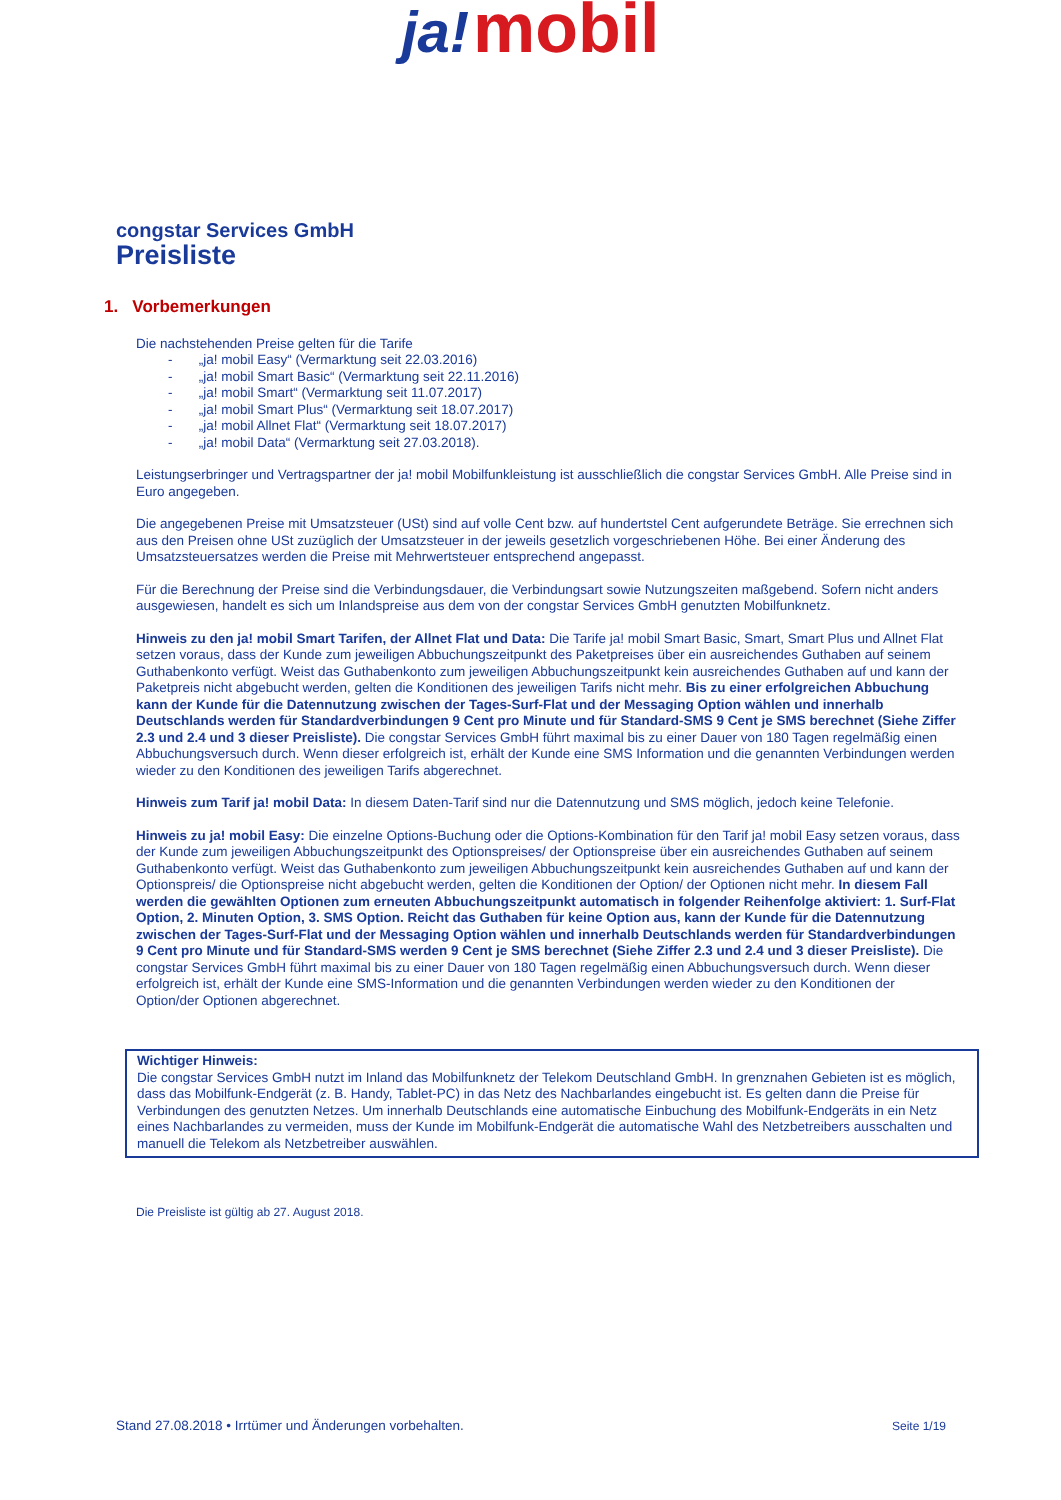ja! mobil
congstar Services GmbH
Preisliste
1. Vorbemerkungen
Die nachstehenden Preise gelten für die Tarife
- „ja! mobil Easy“ (Vermarktung seit 22.03.2016)
- „ja! mobil Smart Basic“ (Vermarktung seit 22.11.2016)
- „ja! mobil Smart“ (Vermarktung seit 11.07.2017)
- „ja! mobil Smart Plus“ (Vermarktung seit 18.07.2017)
- „ja! mobil Allnet Flat“ (Vermarktung seit 18.07.2017)
- „ja! mobil Data“ (Vermarktung seit 27.03.2018).
Leistungserbringer und Vertragspartner der ja! mobil Mobilfunkleistung ist ausschließlich die congstar Services GmbH. Alle Preise sind in Euro angegeben.
Die angegebenen Preise mit Umsatzsteuer (USt) sind auf volle Cent bzw. auf hundertstel Cent aufgerundete Beträge. Sie errechnen sich aus den Preisen ohne USt zuzüglich der Umsatzsteuer in der jeweils gesetzlich vorgeschriebenen Höhe. Bei einer Änderung des Umsatzsteuersatzes werden die Preise mit Mehrwertsteuer entsprechend angepasst.
Für die Berechnung der Preise sind die Verbindungsdauer, die Verbindungsart sowie Nutzungszeiten maßgebend. Sofern nicht anders ausgewiesen, handelt es sich um Inlandspreise aus dem von der congstar Services GmbH genutzten Mobilfunknetz.
Hinweis zu den ja! mobil Smart Tarifen, der Allnet Flat und Data: Die Tarife ja! mobil Smart Basic, Smart, Smart Plus und Allnet Flat setzen voraus, dass der Kunde zum jeweiligen Abbuchungszeitpunkt des Paketpreises über ein ausreichendes Guthaben auf seinem Guthabenkonto verfügt. Weist das Guthabenkonto zum jeweiligen Abbuchungszeitpunkt kein ausreichendes Guthaben auf und kann der Paketpreis nicht abgebucht werden, gelten die Konditionen des jeweiligen Tarifs nicht mehr. Bis zu einer erfolgreichen Abbuchung kann der Kunde für die Datennutzung zwischen der Tages-Surf-Flat und der Messaging Option wählen und innerhalb Deutschlands werden für Standardverbindungen 9 Cent pro Minute und für Standard-SMS 9 Cent je SMS berechnet (Siehe Ziffer 2.3 und 2.4 und 3 dieser Preisliste). Die congstar Services GmbH führt maximal bis zu einer Dauer von 180 Tagen regelmäßig einen Abbuchungsversuch durch. Wenn dieser erfolgreich ist, erhält der Kunde eine SMS Information und die genannten Verbindungen werden wieder zu den Konditionen des jeweiligen Tarifs abgerechnet.
Hinweis zum Tarif ja! mobil Data: In diesem Daten-Tarif sind nur die Datennutzung und SMS möglich, jedoch keine Telefonie.
Hinweis zu ja! mobil Easy: Die einzelne Options-Buchung oder die Options-Kombination für den Tarif ja! mobil Easy setzen voraus, dass der Kunde zum jeweiligen Abbuchungszeitpunkt des Optionspreises/ der Optionspreise über ein ausreichendes Guthaben auf seinem Guthabenkonto verfügt. Weist das Guthabenkonto zum jeweiligen Abbuchungszeitpunkt kein ausreichendes Guthaben auf und kann der Optionspreis/ die Optionspreise nicht abgebucht werden, gelten die Konditionen der Option/ der Optionen nicht mehr. In diesem Fall werden die gewählten Optionen zum erneuten Abbuchungszeitpunkt automatisch in folgender Reihenfolge aktiviert: 1. Surf-Flat Option, 2. Minuten Option, 3. SMS Option. Reicht das Guthaben für keine Option aus, kann der Kunde für die Datennutzung zwischen der Tages-Surf-Flat und der Messaging Option wählen und innerhalb Deutschlands werden für Standardverbindungen 9 Cent pro Minute und für Standard-SMS werden 9 Cent je SMS berechnet (Siehe Ziffer 2.3 und 2.4 und 3 dieser Preisliste). Die congstar Services GmbH führt maximal bis zu einer Dauer von 180 Tagen regelmäßig einen Abbuchungsversuch durch. Wenn dieser erfolgreich ist, erhält der Kunde eine SMS-Information und die genannten Verbindungen werden wieder zu den Konditionen der Option/der Optionen abgerechnet.
Wichtiger Hinweis:
Die congstar Services GmbH nutzt im Inland das Mobilfunknetz der Telekom Deutschland GmbH. In grenznahen Gebieten ist es möglich, dass das Mobilfunk-Endgerät (z. B. Handy, Tablet-PC) in das Netz des Nachbarlandes eingebucht ist. Es gelten dann die Preise für Verbindungen des genutzten Netzes. Um innerhalb Deutschlands eine automatische Einbuchung des Mobilfunk-Endgeräts in ein Netz eines Nachbarlandes zu vermeiden, muss der Kunde im Mobilfunk-Endgerät die automatische Wahl des Netzbetreibers ausschalten und manuell die Telekom als Netzbetreiber auswählen.
Die Preisliste ist gültig ab 27. August 2018.
Stand 27.08.2018 • Irrtümer und Änderungen vorbehalten. Seite 1/19